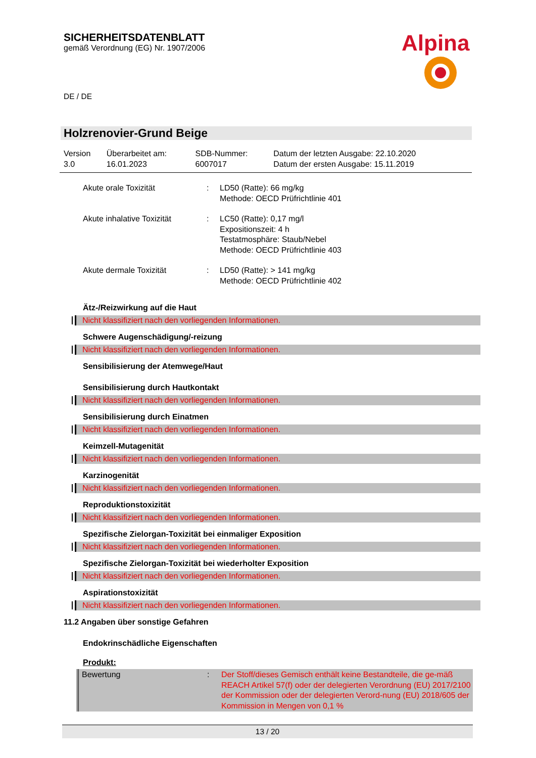SICHERHEITSDATENBLATT
gemäß Verordnung (EG) Nr. 1907/2006
Alpina
DE / DE
Holzrenovier-Grund Beige
| Version 3.0 | Überarbeitet am: 16.01.2023 | SDB-Nummer: 6007017 | Datum der letzten Ausgabe: 22.10.2020 Datum der ersten Ausgabe: 15.11.2019 |
| Akute orale Toxizität | : | LD50 (Ratte): 66 mg/kg Methode: OECD Prüfrichtlinie 401 |
| Akute inhalative Toxizität | : | LC50 (Ratte): 0,17 mg/l Expositionszeit: 4 h Testatmosphäre: Staub/Nebel Methode: OECD Prüfrichtlinie 403 |
| Akute dermale Toxizität | : | LD50 (Ratte): > 141 mg/kg Methode: OECD Prüfrichtlinie 402 |
Ätz-/Reizwirkung auf die Haut
Nicht klassifiziert nach den vorliegenden Informationen.
Schwere Augenschädigung/-reizung
Nicht klassifiziert nach den vorliegenden Informationen.
Sensibilisierung der Atemwege/Haut
Sensibilisierung durch Hautkontakt
Nicht klassifiziert nach den vorliegenden Informationen.
Sensibilisierung durch Einatmen
Nicht klassifiziert nach den vorliegenden Informationen.
Keimzell-Mutagenität
Nicht klassifiziert nach den vorliegenden Informationen.
Karzinogenität
Nicht klassifiziert nach den vorliegenden Informationen.
Reproduktionstoxizität
Nicht klassifiziert nach den vorliegenden Informationen.
Spezifische Zielorgan-Toxizität bei einmaliger Exposition
Nicht klassifiziert nach den vorliegenden Informationen.
Spezifische Zielorgan-Toxizität bei wiederholter Exposition
Nicht klassifiziert nach den vorliegenden Informationen.
Aspirationstoxizität
Nicht klassifiziert nach den vorliegenden Informationen.
11.2 Angaben über sonstige Gefahren
Endokrinschädliche Eigenschaften
Produkt:
| Bewertung | : | Der Stoff/dieses Gemisch enthält keine Bestandteile, die ge-mäß REACH Artikel 57(f) oder der delegierten Verordnung (EU) 2017/2100 der Kommission oder der delegierten Verord-nung (EU) 2018/605 der Kommission in Mengen von 0,1 % |
13 / 20